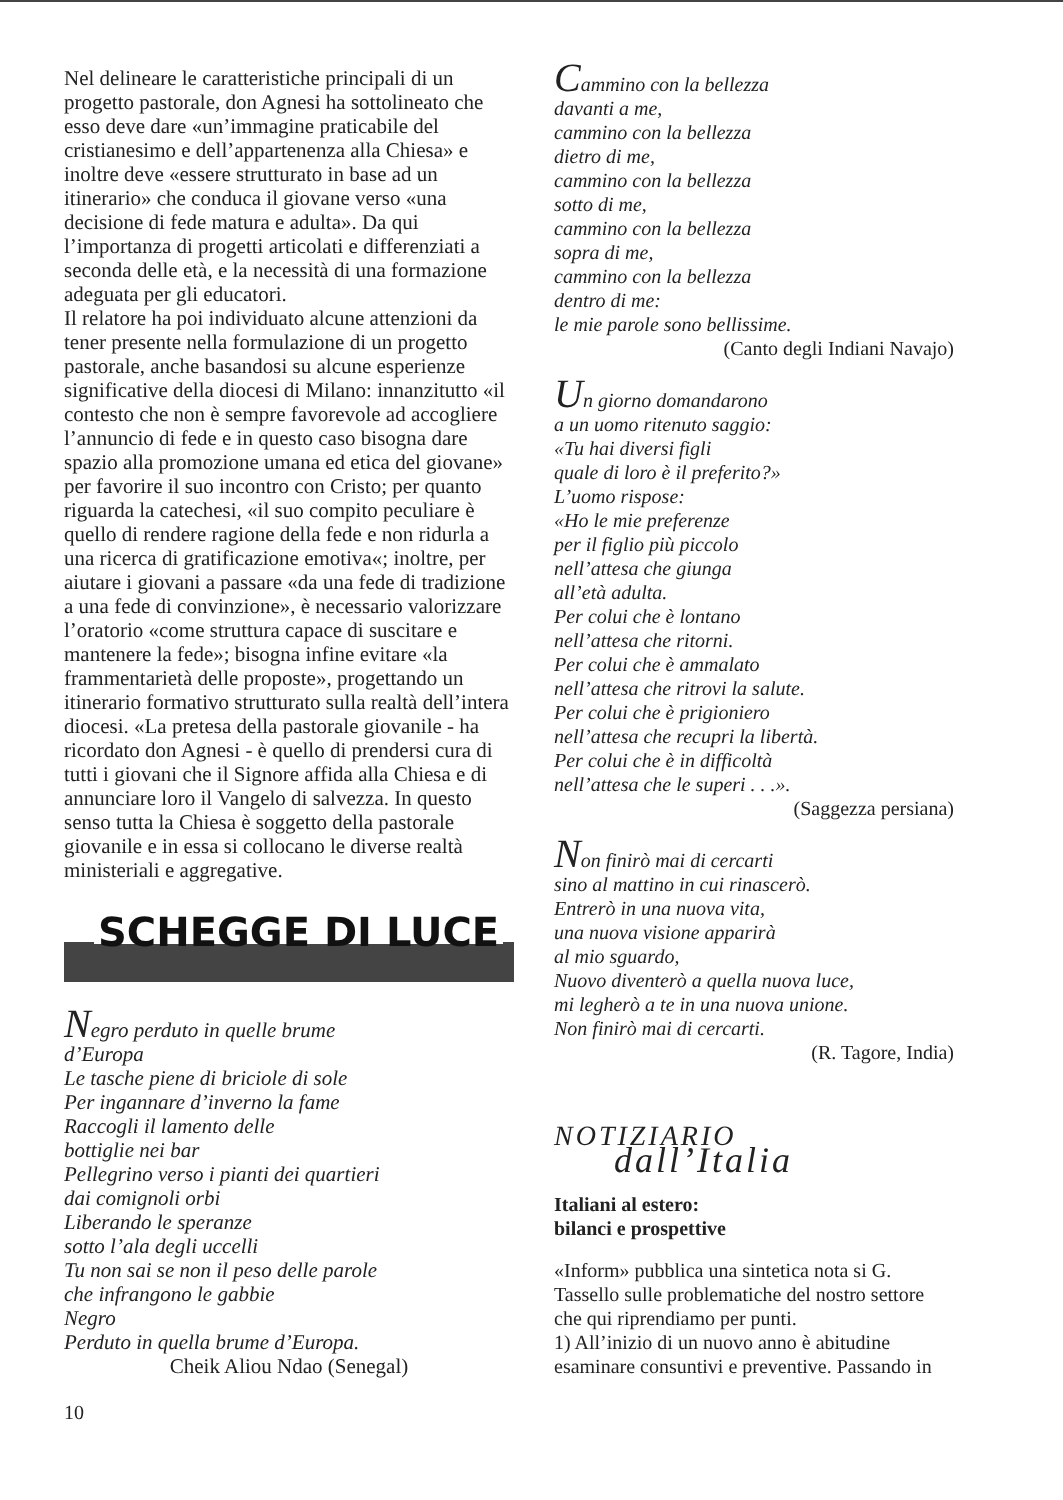Nel delineare le caratteristiche principali di un progetto pastorale, don Agnesi ha sottolineato che esso deve dare «un’immagine praticabile del cristianesimo e dell’appartenenza alla Chiesa» e inoltre deve «essere strutturato in base ad un itinerario» che conduca il giovane verso «una decisione di fede matura e adulta». Da qui l’importanza di progetti articolati e differenziati a seconda delle età, e la necessità di una formazione adeguata per gli educatori.
Il relatore ha poi individuato alcune attenzioni da tener presente nella formulazione di un progetto pastorale, anche basandosi su alcune esperienze significative della diocesi di Milano: innanzitutto «il contesto che non è sempre favorevole ad accogliere l’annuncio di fede e in questo caso bisogna dare spazio alla promozione umana ed etica del giovane» per favorire il suo incontro con Cristo; per quanto riguarda la catechesi, «il suo compito peculiare è quello di rendere ragione della fede e non ridurla a una ricerca di gratificazione emotiva«; inoltre, per aiutare i giovani a passare «da una fede di tradizione a una fede di convinzione», è necessario valorizzare l’oratorio «come struttura capace di suscitare e mantenere la fede»; bisogna infine evitare «la frammentarietà delle proposte», progettando un itinerario formativo strutturato sulla realtà dell’intera diocesi. «La pretesa della pastorale giovanile - ha ricordato don Agnesi - è quello di prendersi cura di tutti i giovani che il Signore affida alla Chiesa e di annunciare loro il Vangelo di salvezza. In questo senso tutta la Chiesa è soggetto della pastorale giovanile e in essa si collocano le diverse realtà ministeriali e aggregative.
SCHEGGE DI LUCE
Negro perduto in quelle brume
d’Europa
Le tasche piene di briciole di sole
Per ingannare d’inverno la fame
Raccogli il lamento delle
bottiglie nei bar
Pellegrino verso i pianti dei quartieri
dai comignoli orbi
Liberando le speranze
sotto l’ala degli uccelli
Tu non sai se non il peso delle parole
che infrangono le gabbie
Negro
Perduto in quella brume d’Europa.
Cheik Aliou Ndao (Senegal)
10
Cammino con la bellezza
davanti a me,
cammino con la bellezza
dietro di me,
cammino con la bellezza
sotto di me,
cammino con la bellezza
sopra di me,
cammino con la bellezza
dentro di me:
le mie parole sono bellissime.
(Canto degli Indiani Navajo)
Un giorno domandarono
a un uomo ritenuto saggio:
«Tu hai diversi figli
quale di loro è il preferito?»
L’uomo rispose:
«Ho le mie preferenze
per il figlio più piccolo
nell’attesa che giunga
all’età adulta.
Per colui che è lontano
nell’attesa che ritorni.
Per colui che è ammalato
nell’attesa che ritrovi la salute.
Per colui che è prigioniero
nell’attesa che recupri la libertà.
Per colui che è in difficoltà
nell’attesa che le superi . . .».
(Saggezza persiana)
Non finirò mai di cercarti
sino al mattino in cui rinascerò.
Entrerò in una nuova vita,
una nuova visione apparirà
al mio sguardo,
Nuovo diventerò a quella nuova luce,
mi legherò a te in una nuova unione.
Non finirò mai di cercarti.
(R. Tagore, India)
NOTIZIARIO
dall’Italia
Italiani al estero:
bilanci e prospettive
«Inform» pubblica una sintetica nota si G. Tassello sulle problematiche del nostro settore che qui riprendiamo per punti.
1) All’inizio di un nuovo anno è abitudine esaminare consuntivi e preventive. Passando in